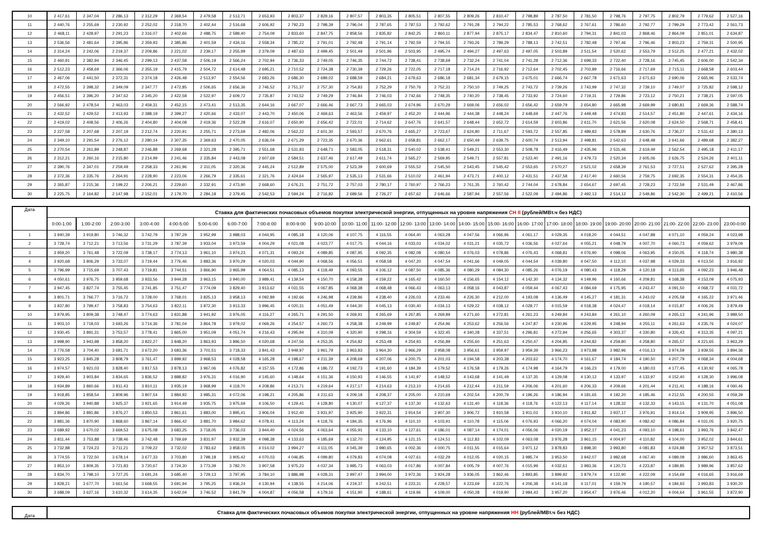| 10 | 2 417,61 | 2 347,04 | 2 286,13 | 2 312,29 | 2 369,54 | 2 479,58 | 2 513,71 | 2 653,93 | 2 803,37 | 2 829,16 | 2 807,57 | 2 803,35 | 2 805,51 | 2 807,55 | 2 809,26 | 2 810,47 | 2 798,89 | 2 787,50 | 2 781,50 | 2 798,76 | 2 797,75 | 2 802,79 | 2 779,62 | 2 527,16 |
| 11 | 2 440,76 | 2 255,69 | 2 230,92 | 2 252,02 | 2 318,70 | 2 402,44 | 2 516,68 | 2 606,92 | 2 792,23 | 2 798,39 | 2 796,04 | 2 787,65 | 2 787,53 | 2 792,62 | 2 791,28 | 2 794,22 | 2 785,53 | 2 768,62 | 2 767,61 | 2 786,60 | 2 792,77 | 2 799,29 | 2 773,42 | 2 561,73 |
| 12 | 2 468,11 | 2 428,97 | 2 291,23 | 2 316,07 | 2 402,66 | 2 488,75 | 2 589,40 | 2 754,09 | 2 833,60 | 2 847,75 | 2 858,56 | 2 835,82 | 2 842,25 | 2 860,11 | 2 877,94 | 2 875,17 | 2 834,47 | 2 810,60 | 2 794,31 | 2 841,03 | 2 868,46 | 2 864,09 | 2 851,01 | 2 634,87 |
| 13 | 2 536,56 | 2 481,64 | 2 395,86 | 2 359,93 | 2 385,86 | 2 401,59 | 2 434,16 | 2 558,34 | 2 785,22 | 2 791,01 | 2 792,48 | 2 791,14 | 2 792,59 | 2 794,55 | 2 793,26 | 2 789,29 | 2 788,13 | 2 742,51 | 2 782,48 | 2 797,46 | 2 796,46 | 2 803,23 | 2 759,31 | 2 500,95 |
| 14 | 2 314,24 | 2 242,06 | 2 219,37 | 2 209,86 | 2 221,02 | 2 239,17 | 2 255,99 | 2 379,09 | 2 487,63 | 2 499,45 | 2 501,49 | 2 501,96 | 2 503,95 | 2 495,74 | 2 494,27 | 2 497,63 | 2 497,05 | 2 503,89 | 2 511,54 | 2 520,62 | 2 553,79 | 2 512,25 | 2 477,21 | 2 432,02 |
| 15 | 2 460,91 | 2 382,94 | 2 346,45 | 2 299,13 | 2 437,58 | 2 506,19 | 2 566,24 | 2 702,94 | 2 736,33 | 2 749,05 | 2 746,35 | 2 744,72 | 2 738,41 | 2 738,69 | 2 732,24 | 2 741,04 | 2 741,28 | 2 712,36 | 2 699,33 | 2 722,40 | 2 728,16 | 2 745,45 | 2 606,00 | 2 542,34 |
| 16 | 2 512,23 | 2 458,69 | 2 366,06 | 2 355,19 | 2 415,79 | 2 504,72 | 2 614,48 | 2 695,21 | 2 710,52 | 2 724,38 | 2 730,39 | 2 729,26 | 2 722,05 | 2 717,18 | 2 714,24 | 2 716,92 | 2 712,64 | 2 702,45 | 2 703,89 | 2 716,66 | 2 717,69 | 2 715,11 | 2 668,58 | 2 603,44 |
| 17 | 2 467,06 | 2 441,50 | 2 372,31 | 2 374,18 | 2 426,48 | 2 513,97 | 2 554,56 | 2 683,26 | 2 686,30 | 2 689,02 | 2 688,59 | 2 684,21 | 2 679,63 | 2 686,18 | 2 681,34 | 2 679,15 | 2 675,01 | 2 666,74 | 2 667,78 | 2 671,63 | 2 671,63 | 2 690,06 | 2 665,96 | 2 533,74 |
| 18 | 2 472,55 | 2 398,32 | 2 349,09 | 2 347,77 | 2 472,85 | 2 506,65 | 2 656,36 | 2 746,52 | 2 751,37 | 2 757,30 | 2 754,83 | 2 752,29 | 2 750,76 | 2 752,31 | 2 750,10 | 2 749,25 | 2 743,72 | 2 739,26 | 2 743,99 | 2 747,32 | 2 739,10 | 2 749,07 | 2 725,82 | 2 598,12 |
| 19 | 2 456,51 | 2 396,20 | 2 347,62 | 2 345,20 | 2 422,58 | 2 522,97 | 2 609,72 | 2 735,87 | 2 743,52 | 2 749,29 | 2 746,84 | 2 746,03 | 2 742,66 | 2 748,35 | 2 740,20 | 2 738,45 | 2 733,92 | 2 724,60 | 2 719,31 | 2 729,86 | 2 723,12 | 2 750,21 | 2 738,21 | 2 597,05 |
| 20 | 2 566,92 | 2 478,54 | 2 463,03 | 2 459,31 | 2 452,15 | 2 473,41 | 2 513,35 | 2 644,16 | 2 667,07 | 2 666,46 | 2 667,73 | 2 665,03 | 2 674,96 | 2 670,29 | 2 669,06 | 2 656,02 | 2 656,42 | 2 659,79 | 2 654,80 | 2 665,98 | 2 669,99 | 2 680,81 | 2 669,36 | 2 588,74 |
| 21 | 2 432,52 | 2 429,52 | 2 413,93 | 2 388,19 | 2 399,27 | 2 420,66 | 2 433,07 | 2 443,70 | 2 450,06 | 2 469,63 | 2 463,56 | 2 459,97 | 2 452,20 | 2 444,96 | 2 444,38 | 2 448,24 | 2 448,69 | 2 447,76 | 2 449,48 | 2 474,83 | 2 514,57 | 2 451,80 | 2 447,61 | 2 434,16 |
| 22 | 2 419,02 | 2 408,56 | 2 406,26 | 2 404,80 | 2 404,08 | 2 419,36 | 2 522,28 | 2 616,07 | 2 650,90 | 2 656,42 | 2 722,01 | 2 714,62 | 2 647,76 | 2 641,57 | 2 648,44 | 2 652,72 | 2 614,59 | 2 603,86 | 2 611,70 | 2 621,56 | 2 620,08 | 2 624,50 | 2 568,71 | 2 458,41 |
| 23 | 2 227,58 | 2 207,68 | 2 207,19 | 2 212,74 | 2 220,91 | 2 255,71 | 2 273,69 | 2 482,06 | 2 562,22 | 2 601,30 | 2 593,57 | 2 670,76 | 2 665,27 | 2 723,67 | 2 624,80 | 2 711,67 | 2 593,72 | 2 557,85 | 2 489,83 | 2 578,89 | 2 630,76 | 2 736,27 | 2 531,42 | 2 380,13 |
| 24 | 2 349,10 | 2 291,54 | 2 276,12 | 2 280,14 | 2 307,35 | 2 369,63 | 2 470,05 | 2 636,04 | 2 671,29 | 2 723,35 | 2 670,36 | 2 662,61 | 2 658,81 | 2 662,17 | 2 650,49 | 2 639,75 | 2 600,74 | 2 513,94 | 2 498,81 | 2 542,63 | 2 648,48 | 2 641,66 | 2 489,68 | 2 382,27 |
| 25 | 2 270,54 | 2 261,89 | 2 248,87 | 2 246,88 | 2 269,68 | 2 321,28 | 2 395,71 | 2 551,68 | 2 531,93 | 2 648,71 | 2 583,05 | 2 518,31 | 2 540,02 | 2 538,41 | 2 549,21 | 2 553,30 | 2 508,78 | 2 416,49 | 2 435,96 | 2 531,46 | 2 619,49 | 2 562,54 | 2 495,18 | 2 411,17 |
| 26 | 2 312,21 | 2 260,16 | 2 215,80 | 2 214,99 | 2 241,46 | 2 335,84 | 2 443,08 | 2 607,69 | 2 584,51 | 2 637,46 | 2 617,49 | 2 611,74 | 2 565,27 | 2 569,95 | 2 549,71 | 2 557,81 | 2 523,40 | 2 491,16 | 2 479,73 | 2 520,34 | 2 605,06 | 2 626,75 | 2 524,26 | 2 401,11 |
| 27 | 2 390,76 | 2 347,01 | 2 259,49 | 2 258,33 | 2 261,96 | 2 311,05 | 2 320,36 | 2 445,24 | 2 512,89 | 2 575,00 | 2 523,39 | 2 600,69 | 2 555,52 | 2 545,50 | 2 543,45 | 2 545,42 | 2 553,65 | 2 570,27 | 2 521,02 | 2 658,39 | 2 761,53 | 2 727,51 | 2 527,62 | 2 395,28 |
| 28 | 2 372,36 | 2 335,76 | 2 264,91 | 2 228,90 | 2 223,06 | 2 266,79 | 2 335,61 | 2 321,76 | 2 424,64 | 2 565,97 | 2 535,13 | 2 531,66 | 2 510,02 | 2 461,94 | 2 473,71 | 2 400,12 | 2 431,51 | 2 437,58 | 2 417,40 | 2 660,56 | 2 759,75 | 2 692,35 | 2 554,31 | 2 454,35 |
| 29 | 2 365,87 | 2 215,36 | 2 199,22 | 2 206,21 | 2 229,60 | 2 332,91 | 2 473,90 | 2 668,60 | 2 676,21 | 2 751,72 | 2 757,03 | 2 780,17 | 2 760,97 | 2 766,23 | 2 761,35 | 2 760,42 | 2 744,04 | 2 678,84 | 2 654,67 | 2 697,45 | 2 728,23 | 2 722,59 | 2 531,49 | 2 467,86 |
| 30 | 2 225,75 | 2 164,82 | 2 147,98 | 2 152,01 | 2 179,70 | 2 284,18 | 2 379,45 | 2 542,53 | 2 594,24 | 2 716,82 | 2 689,56 | 2 726,27 | 2 657,62 | 2 646,66 | 2 587,94 | 2 557,56 | 2 522,09 | 2 494,86 | 2 492,13 | 2 514,12 | 2 549,86 | 2 542,30 | 2 499,21 | 2 410,56 |
| Дата | Ставка для фактических почасовых объемов покупки электрической энергии, отпущенных на уровне напряжения СН II (рублей/МВт.ч без НДС) | | | | | | | | | | | | | | | | | | | | | | | |
| --- | --- | --- | --- | --- | --- | --- | --- | --- | --- | --- | --- | --- | --- | --- | --- | --- | --- | --- | --- | --- | --- | --- | --- | --- |
| | 0:00-1:00 | 1:00-2:00 | 2:00-3:00 | 3:00-4:00 | 4:00-5:00 | 5:00-6:00 | 6:00-7:00 | 7:00-8:00 | 8:00-9:00 | 9:00-10:00 | 10:00- 11:00 | 11:00- 12:00 | 12:00- 13:00 | 13:00- 14:00 | 14:00- 15:00 | 15:00- 16:00 | 16:00- 17:00 | 17:00- 18:00 | 18:00- 19:00 | 19:00- 20:00 | 20:00- 21:00 | 21:00- 22:00 | 22:00- 23:00 | 23:00-0:00 |
| 1 | 3 940,39 | 3 919,80 | 3 746,32 | 3 742,79 | 3 787,29 | 3 952,99 | 3 988,03 | 4 044,95 | 4 085,18 | 4 120,06 | 4 107,75 | 4 116,55 | 4 064,40 | 4 063,28 | 4 047,56 | 4 066,96 | 4 061,17 | 4 029,35 | 4 018,20 | 4 044,51 | 4 047,88 | 4 071,10 | 4 059,24 | 4 023,98 |
| 2 | 3 728,74 | 3 712,21 | 3 713,56 | 3 731,29 | 3 787,39 | 3 933,04 | 3 973,59 | 4 004,29 | 4 021,08 | 4 023,77 | 4 017,75 | 4 044,16 | 4 033,03 | 4 034,02 | 4 031,21 | 4 035,72 | 4 036,56 | 4 027,64 | 4 055,21 | 4 048,79 | 4 007,70 | 4 060,73 | 4 059,62 | 3 979,09 |
| 3 | 3 959,20 | 3 761,48 | 3 722,09 | 3 738,17 | 3 774,13 | 3 961,10 | 3 974,23 | 4 071,31 | 4 093,24 | 4 089,85 | 4 087,95 | 4 092,35 | 4 082,08 | 4 080,54 | 4 076,03 | 4 078,86 | 4 076,43 | 4 068,81 | 4 076,90 | 4 098,06 | 4 063,95 | 4 150,05 | 4 118,74 | 3 980,38 |
| 4 | 3 920,68 | 3 806,29 | 3 733,07 | 3 719,44 | 3 776,46 | 3 883,36 | 3 970,29 | 4 020,03 | 4 044,90 | 4 068,56 | 4 056,51 | 4 058,58 | 4 047,20 | 4 047,54 | 4 041,66 | 4 049,05 | 4 044,54 | 4 039,80 | 4 047,50 | 4 112,10 | 4 037,98 | 4 029,33 | 4 013,50 | 3 916,92 |
| 5 | 3 796,99 | 3 715,69 | 3 707,43 | 3 719,81 | 3 744,51 | 3 866,90 | 3 965,99 | 4 064,51 | 4 085,13 | 4 118,49 | 4 093,55 | 4 106,12 | 4 087,50 | 4 085,36 | 4 080,29 | 4 084,30 | 4 085,26 | 4 076,19 | 4 080,43 | 4 118,29 | 4 120,18 | 4 113,65 | 4 092,23 | 3 946,48 |
| 6 | 4 050,61 | 3 976,75 | 3 959,68 | 3 933,56 | 3 944,28 | 3 963,15 | 3 940,00 | 3 989,41 | 4 139,54 | 4 150,70 | 4 158,38 | 4 159,22 | 4 165,42 | 4 160,50 | 4 156,65 | 4 154,12 | 4 142,30 | 4 134,32 | 4 149,96 | 4 160,66 | 4 209,81 | 4 168,38 | 4 153,09 | 4 075,93 |
| 7 | 3 947,45 | 3 827,74 | 3 755,45 | 3 741,85 | 3 751,47 | 3 774,09 | 3 829,40 | 3 913,62 | 4 031,55 | 4 067,85 | 4 068,38 | 4 068,48 | 4 066,43 | 4 063,13 | 4 058,16 | 4 043,87 | 4 059,44 | 4 067,43 | 4 084,69 | 4 175,95 | 4 243,47 | 4 091,50 | 4 068,72 | 4 031,72 |
| 8 | 3 801,71 | 3 766,77 | 3 716,72 | 3 728,00 | 3 768,01 | 3 825,13 | 3 958,13 | 4 092,89 | 4 192,66 | 4 246,98 | 4 239,86 | 4 238,40 | 4 226,03 | 4 233,46 | 4 226,30 | 4 212,00 | 4 193,08 | 4 136,49 | 4 145,27 | 4 181,31 | 4 243,02 | 4 205,58 | 4 165,22 | 3 971,46 |
| 9 | 3 837,80 | 3 799,47 | 3 758,83 | 3 754,63 | 3 822,11 | 3 872,30 | 3 913,33 | 3 996,45 | 4 020,31 | 4 051,49 | 4 044,30 | 4 045,13 | 4 030,40 | 4 034,13 | 4 029,22 | 4 038,12 | 4 028,77 | 4 015,59 | 4 018,38 | 4 024,47 | 4 018,14 | 4 015,87 | 4 006,26 | 3 879,49 |
| 10 | 3 879,95 | 3 809,38 | 3 748,47 | 3 774,63 | 3 831,88 | 3 941,92 | 3 976,05 | 4 116,27 | 4 265,71 | 4 291,50 | 4 269,91 | 4 265,69 | 4 267,85 | 4 269,89 | 4 271,60 | 4 272,81 | 4 261,23 | 4 249,84 | 4 243,84 | 4 261,10 | 4 260,09 | 4 265,13 | 4 241,96 | 3 989,50 |
| 11 | 3 903,10 | 3 718,03 | 3 693,26 | 3 714,36 | 3 781,04 | 3 864,78 | 3 979,02 | 4 069,26 | 4 254,57 | 4 260,73 | 4 258,38 | 4 249,99 | 4 249,87 | 4 254,96 | 4 253,62 | 4 256,56 | 4 247,87 | 4 230,96 | 4 229,95 | 4 248,94 | 4 255,11 | 4 261,63 | 4 235,76 | 4 024,07 |
| 12 | 3 930,45 | 3 891,31 | 3 753,57 | 3 778,41 | 3 865,00 | 3 951,09 | 4 051,74 | 4 216,43 | 4 295,94 | 4 310,09 | 4 320,90 | 4 298,16 | 4 304,59 | 4 322,45 | 4 340,28 | 4 337,51 | 4 296,81 | 4 272,94 | 4 256,65 | 4 303,37 | 4 330,80 | 4 326,43 | 4 313,35 | 4 097,21 |
| 13 | 3 998,90 | 3 943,98 | 3 858,20 | 3 822,27 | 3 848,20 | 3 863,93 | 3 896,50 | 4 020,68 | 4 247,56 | 4 253,35 | 4 254,82 | 4 253,48 | 4 254,93 | 4 256,89 | 4 255,60 | 4 251,63 | 4 250,47 | 4 204,85 | 4 244,82 | 4 259,80 | 4 258,80 | 4 265,57 | 4 221,65 | 3 963,29 |
| 14 | 3 776,58 | 3 704,40 | 3 681,71 | 3 672,20 | 3 683,36 | 3 701,51 | 3 718,33 | 3 841,43 | 3 949,97 | 3 961,79 | 3 963,83 | 3 964,30 | 3 966,29 | 3 958,08 | 3 956,61 | 3 959,97 | 3 959,39 | 3 966,23 | 3 973,88 | 3 982,96 | 4 016,13 | 3 974,59 | 3 939,55 | 3 894,36 |
| 15 | 3 923,25 | 3 845,28 | 3 808,79 | 3 761,47 | 3 899,92 | 3 968,53 | 4 028,58 | 4 165,28 | 4 198,67 | 4 211,39 | 4 208,69 | 4 207,06 | 4 200,75 | 4 201,03 | 4 194,58 | 4 203,38 | 4 203,62 | 4 174,70 | 4 161,67 | 4 184,74 | 4 190,50 | 4 207,79 | 4 068,34 | 4 004,68 |
| 16 | 3 974,57 | 3 921,03 | 3 828,40 | 3 817,53 | 3 878,13 | 3 967,06 | 4 076,82 | 4 157,55 | 4 172,86 | 4 186,72 | 4 192,73 | 4 191,60 | 4 184,39 | 4 179,52 | 4 176,58 | 4 179,26 | 4 174,98 | 4 164,79 | 4 166,23 | 4 179,00 | 4 180,03 | 4 177,45 | 4 130,92 | 4 065,78 |
| 17 | 3 929,40 | 3 903,84 | 3 834,65 | 3 836,52 | 3 888,82 | 3 976,31 | 4 016,90 | 4 145,60 | 4 148,64 | 4 151,36 | 4 150,93 | 4 146,55 | 4 141,97 | 4 148,52 | 4 143,68 | 4 141,49 | 4 137,35 | 4 129,08 | 4 130,12 | 4 133,97 | 4 133,97 | 4 152,40 | 4 128,30 | 3 996,08 |
| 18 | 3 934,89 | 3 860,66 | 3 811,43 | 3 810,11 | 3 935,19 | 3 968,99 | 4 118,70 | 4 208,86 | 4 213,71 | 4 219,64 | 4 217,17 | 4 214,63 | 4 213,10 | 4 214,65 | 4 212,44 | 4 211,59 | 4 206,06 | 4 201,60 | 4 206,33 | 4 209,66 | 4 201,44 | 4 211,41 | 4 188,16 | 4 060,46 |
| 19 | 3 918,85 | 3 858,54 | 3 809,96 | 3 807,54 | 3 884,92 | 3 985,31 | 4 072,06 | 4 198,21 | 4 205,86 | 4 211,63 | 4 209,18 | 4 208,37 | 4 205,00 | 4 210,69 | 4 202,54 | 4 200,79 | 4 196,26 | 4 186,94 | 4 181,65 | 4 192,20 | 4 185,46 | 4 212,55 | 4 200,55 | 4 059,39 |
| 20 | 4 029,26 | 3 940,88 | 3 925,37 | 3 921,65 | 3 914,49 | 3 935,75 | 3 975,69 | 4 106,50 | 4 129,41 | 4 128,80 | 4 130,07 | 4 127,37 | 4 137,30 | 4 132,63 | 4 131,40 | 4 118,36 | 4 118,76 | 4 122,13 | 4 117,14 | 4 128,32 | 4 132,33 | 4 143,15 | 4 131,70 | 4 051,08 |
| 21 | 3 894,86 | 3 891,86 | 3 876,27 | 3 850,53 | 3 861,61 | 3 883,00 | 3 895,41 | 3 906,04 | 3 912,40 | 3 931,97 | 3 925,90 | 3 922,31 | 3 914,54 | 3 907,30 | 3 906,72 | 3 910,58 | 3 911,03 | 3 910,10 | 3 911,82 | 3 937,17 | 3 976,91 | 3 914,14 | 3 909,95 | 3 896,50 |
| 22 | 3 881,36 | 3 870,90 | 3 868,60 | 3 867,14 | 3 866,42 | 3 881,70 | 3 984,62 | 4 078,41 | 4 113,24 | 4 118,76 | 4 184,35 | 4 176,96 | 4 110,10 | 4 103,91 | 4 110,78 | 4 115,06 | 4 076,93 | 4 066,20 | 4 074,04 | 4 083,90 | 4 082,42 | 4 086,84 | 4 031,05 | 3 920,75 |
| 23 | 3 689,92 | 3 670,02 | 3 669,53 | 3 675,08 | 3 683,25 | 3 718,05 | 3 736,03 | 3 944,40 | 4 024,56 | 4 063,64 | 4 055,91 | 4 133,10 | 4 127,61 | 4 186,01 | 4 087,14 | 4 174,01 | 4 056,06 | 4 020,19 | 3 952,17 | 4 041,23 | 4 093,10 | 4 198,61 | 3 993,76 | 3 842,47 |
| 24 | 3 811,44 | 3 753,88 | 3 738,46 | 3 742,48 | 3 769,69 | 3 831,97 | 3 932,39 | 4 098,38 | 4 133,63 | 4 185,69 | 4 132,70 | 4 124,95 | 4 121,15 | 4 124,51 | 4 112,83 | 4 102,09 | 4 063,08 | 3 976,28 | 3 961,15 | 4 004,97 | 4 110,82 | 4 104,00 | 3 952,02 | 3 844,61 |
| 25 | 3 732,88 | 3 724,23 | 3 711,21 | 3 709,22 | 3 732,02 | 3 783,62 | 3 858,05 | 4 014,02 | 3 994,27 | 4 111,05 | 4 045,39 | 3 980,65 | 4 002,36 | 4 000,75 | 4 011,55 | 4 015,64 | 3 971,12 | 3 878,83 | 3 898,30 | 3 993,80 | 4 081,83 | 4 024,88 | 3 957,52 | 3 873,51 |
| 26 | 3 774,55 | 3 722,50 | 3 678,14 | 3 677,33 | 3 703,80 | 3 798,18 | 3 905,42 | 4 070,03 | 4 046,85 | 4 099,80 | 4 079,83 | 4 074,08 | 4 027,61 | 4 032,29 | 4 012,05 | 4 020,15 | 3 985,74 | 3 953,50 | 3 942,07 | 3 982,68 | 4 067,40 | 4 089,09 | 3 986,60 | 3 863,45 |
| 27 | 3 853,10 | 3 809,35 | 3 721,83 | 3 720,67 | 3 724,30 | 3 773,39 | 3 782,70 | 3 907,58 | 3 975,23 | 4 037,34 | 3 985,73 | 4 063,03 | 4 017,86 | 4 007,84 | 4 005,79 | 4 007,76 | 4 015,99 | 4 032,61 | 3 983,36 | 4 120,73 | 4 223,87 | 4 189,85 | 3 989,96 | 3 857,62 |
| 28 | 3 834,70 | 3 798,10 | 3 727,25 | 3 691,24 | 3 685,40 | 3 729,13 | 3 797,95 | 3 784,10 | 3 886,98 | 4 028,31 | 3 997,47 | 3 994,00 | 3 972,36 | 3 924,28 | 3 936,05 | 3 862,46 | 3 893,85 | 3 899,92 | 3 879,74 | 4 122,90 | 4 222,09 | 4 154,69 | 4 016,65 | 3 916,69 |
| 29 | 3 828,21 | 3 677,70 | 3 661,56 | 3 668,55 | 3 691,94 | 3 795,25 | 3 936,24 | 4 130,94 | 4 138,55 | 4 214,06 | 4 219,37 | 4 242,51 | 4 223,31 | 4 228,57 | 4 223,69 | 4 222,76 | 4 206,38 | 4 141,18 | 4 117,01 | 4 159,79 | 4 190,57 | 4 184,93 | 3 993,83 | 3 930,20 |
| 30 | 3 688,09 | 3 627,16 | 3 610,32 | 3 614,35 | 3 642,04 | 3 746,52 | 3 841,79 | 4 004,87 | 4 056,58 | 4 179,16 | 4 151,90 | 4 188,61 | 4 119,96 | 4 109,00 | 4 050,28 | 4 019,90 | 3 984,43 | 3 957,20 | 3 954,47 | 3 976,46 | 4 012,20 | 4 004,64 | 3 961,55 | 3 872,90 |
| Дата | Ставка для фактических почасовых объемов покупки электрической энергии, отпущенных на уровне напряжения НН (рублей/МВт.ч без НДС) |
| --- | --- |